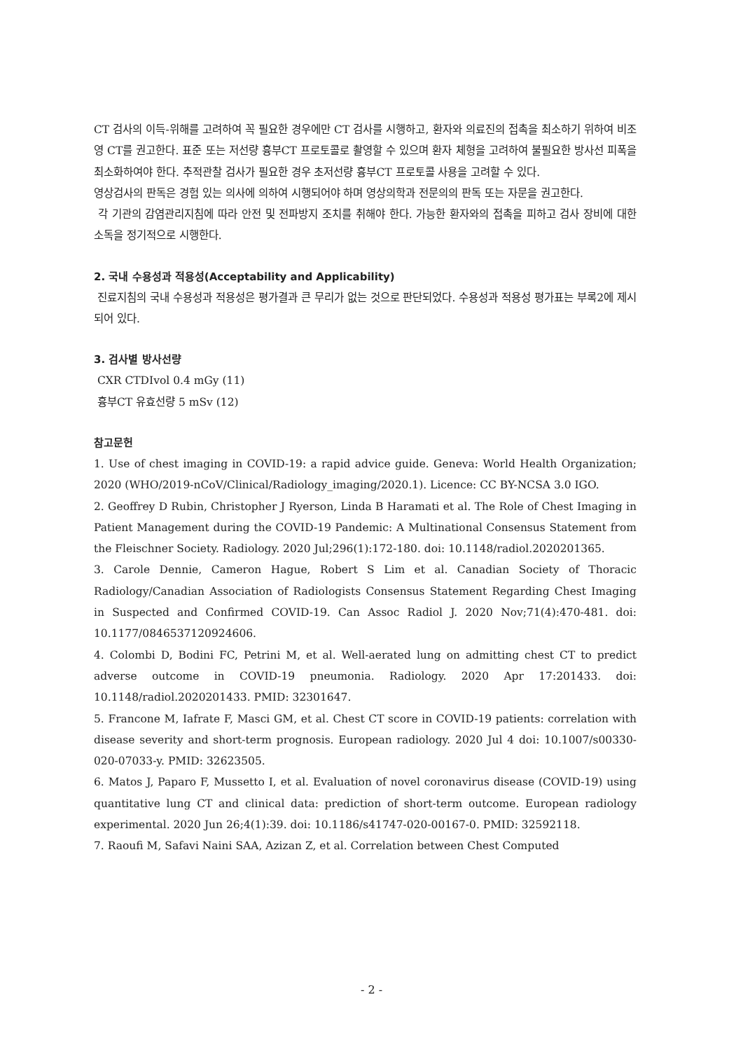CT 검사의 이득-위해를 고려하여 꼭 필요한 경우에만 CT 검사를 시행하고, 환자와 의료진의 접촉을 최소하기 위하여 비조영 CT를 권고한다. 표준 또는 저선량 흉부CT 프로토콜로 촬영할 수 있으며 환자 체형을 고려하여 불필요한 방사선 피폭을 최소화하여야 한다. 추적관찰 검사가 필요한 경우 초저선량 흉부CT 프로토콜 사용을 고려할 수 있다.
영상검사의 판독은 경험 있는 의사에 의하여 시행되어야 하며 영상의학과 전문의의 판독 또는 자문을 권고한다.
각 기관의 감염관리지침에 따라 안전 및 전파방지 조치를 취해야 한다. 가능한 환자와의 접촉을 피하고 검사 장비에 대한 소독을 정기적으로 시행한다.
2. 국내 수용성과 적용성(Acceptability and Applicability)
진료지침의 국내 수용성과 적용성은 평가결과 큰 무리가 없는 것으로 판단되었다. 수용성과 적용성 평가표는 부록2에 제시되어 있다.
3. 검사별 방사선량
CXR CTDIvol 0.4 mGy (11)
흉부CT 유효선량 5 mSv (12)
참고문헌
1. Use of chest imaging in COVID-19: a rapid advice guide. Geneva: World Health Organization; 2020 (WHO/2019-nCoV/Clinical/Radiology_imaging/2020.1). Licence: CC BY-NCSA 3.0 IGO.
2. Geoffrey D Rubin, Christopher J Ryerson, Linda B Haramati et al. The Role of Chest Imaging in Patient Management during the COVID-19 Pandemic: A Multinational Consensus Statement from the Fleischner Society. Radiology. 2020 Jul;296(1):172-180. doi: 10.1148/radiol.2020201365.
3. Carole Dennie, Cameron Hague, Robert S Lim et al. Canadian Society of Thoracic Radiology/Canadian Association of Radiologists Consensus Statement Regarding Chest Imaging in Suspected and Confirmed COVID-19. Can Assoc Radiol J. 2020 Nov;71(4):470-481. doi: 10.1177/0846537120924606.
4. Colombi D, Bodini FC, Petrini M, et al. Well-aerated lung on admitting chest CT to predict adverse outcome in COVID-19 pneumonia. Radiology. 2020 Apr 17:201433. doi: 10.1148/radiol.2020201433. PMID: 32301647.
5. Francone M, Iafrate F, Masci GM, et al. Chest CT score in COVID-19 patients: correlation with disease severity and short-term prognosis. European radiology. 2020 Jul 4 doi: 10.1007/s00330-020-07033-y. PMID: 32623505.
6. Matos J, Paparo F, Mussetto I, et al. Evaluation of novel coronavirus disease (COVID-19) using quantitative lung CT and clinical data: prediction of short-term outcome. European radiology experimental. 2020 Jun 26;4(1):39. doi: 10.1186/s41747-020-00167-0. PMID: 32592118.
7. Raoufi M, Safavi Naini SAA, Azizan Z, et al. Correlation between Chest Computed
- 2 -